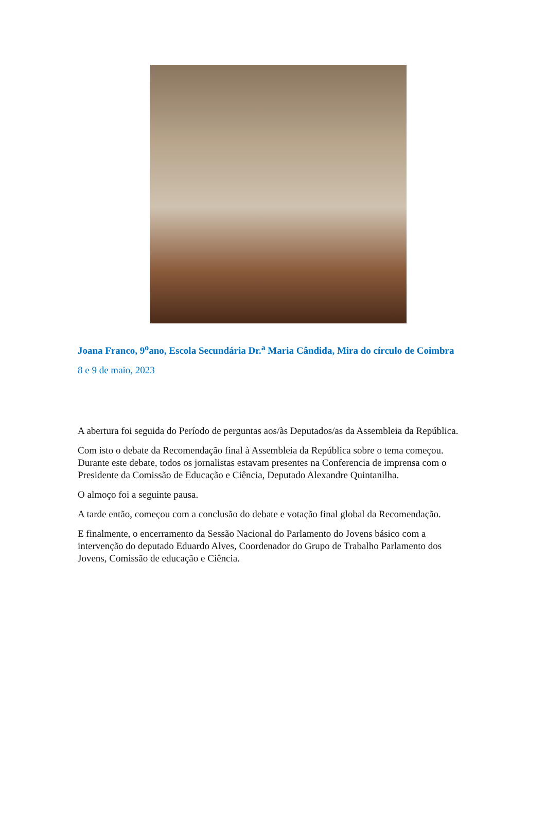Joana Franco, 9<sup>o</sup>ano, Escola Secundária Dr.<sup>a</sup> Maria Cândida, Mira do círculo de Coimbra
8 e 9 de maio, 2023
A abertura foi seguida do Período de perguntas aos/às Deputados/as da Assembleia da República.
Com isto o debate da Recomendação final à Assembleia da República sobre o tema começou. Durante este debate, todos os jornalistas estavam presentes na Conferencia de imprensa com o Presidente da Comissão de Educação e Ciência, Deputado Alexandre Quintanilha.
O almoço foi a seguinte pausa.
A tarde então, começou com a conclusão do debate e votação final global da Recomendação.
E finalmente, o encerramento da Sessão Nacional do Parlamento do Jovens básico com a intervenção do deputado Eduardo Alves, Coordenador do Grupo de Trabalho Parlamento dos Jovens, Comissão de educação e Ciência.